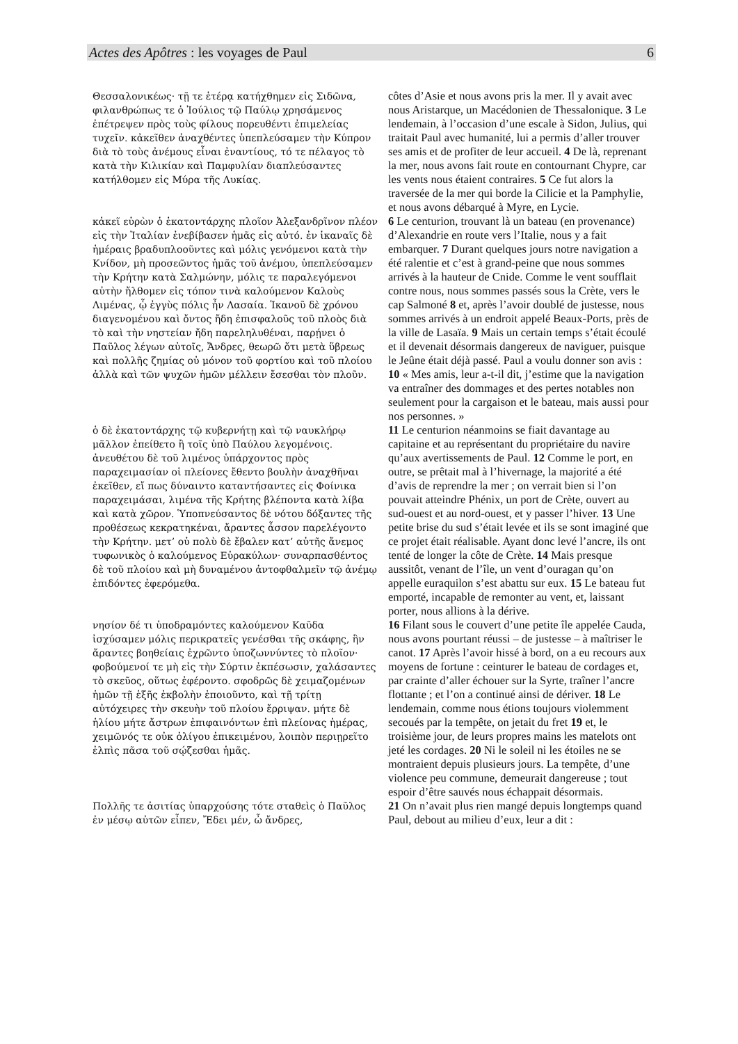Actes des Apôtres : les voyages de Paul 6
| Θεσσαλονικέως· τῇ τε ἑτέρᾳ κατήχθημεν εἰς Σιδῶνα, φιλανθρώπως τε ὁ Ἰούλιος τῷ Παύλῳ χρησάμενος ἐπέτρεψεν πρὸς τοὺς φίλους πορευθέντι ἐπιμελείας τυχεῖν. κἀκεῖθεν ἀναχθέντες ὑπεπλεύσαμεν τὴν Κύπρον διὰ τὸ τοὺς ἀνέμους εἶναι ἐναντίους, τό τε πέλαγος τὸ κατὰ τὴν Κιλικίαν καὶ Παμφυλίαν διαπλεύσαντες κατήλθομεν εἰς Μύρα τῆς Λυκίας. | côtes d’Asie et nous avons pris la mer. Il y avait avec nous Aristarque, un Macédonien de Thessalonique. 3 Le lendemain, à l’occasion d’une escale à Sidon, Julius, qui traitait Paul avec humanité, lui a permis d’aller trouver ses amis et de profiter de leur accueil. 4 De là, reprenant la mer, nous avons fait route en contournant Chypre, car les vents nous étaient contraires. 5 Ce fut alors la traversée de la mer qui borde la Cilicie et la Pamphylie, et nous avons débarqué à Myre, en Lycie. |
| κἀκεῖ εὑρὼν ὁ ἑκατοντάρχης πλοῖον Ἀλεξανδρῖνον πλέον εἰς τὴν Ἰταλίαν ἐνεβίβασεν ἡμᾶς εἰς αὐτό. ἐν ἱκαναῖς δὲ ἡμέραις βραδυπλοοῦντες καὶ μόλις γενόμενοι κατὰ τὴν Κνίδον, μὴ προσεῶντος ἡμᾶς τοῦ ἀνέμου, ὑπεπλεύσαμεν τὴν Κρήτην κατὰ Σαλμώνην, μόλις τε παραλεγόμενοι αὐτὴν ἤλθομεν εἰς τόπον τινὰ καλούμενον Καλοὺς Λιμένας, ᾧ ἐγγὺς πόλις ἦν Λασαία. Ἱκανοῦ δὲ χρόνου διαγενομένου καὶ ὄντος ἤδη ἐπισφαλοῦς τοῦ πλοὸς διὰ τὸ καὶ τὴν νηστείαν ἤδη παρεληλυθέναι, παρῄνει ὁ Παῦλος λέγων αὐτοῖς, Ἄνδρες, θεωρῶ ὅτι μετὰ ὕβρεως καὶ πολλῆς ζημίας οὐ μόνον τοῦ φορτίου καὶ τοῦ πλοίου ἀλλὰ καὶ τῶν ψυχῶν ἡμῶν μέλλειν ἔσεσθαι τὸν πλοῦν. | 6 Le centurion, trouvant là un bateau (en provenance) d’Alexandrie en route vers l’Italie, nous y a fait embarquer. 7 Durant quelques jours notre navigation a été ralentie et c’est à grand-peine que nous sommes arrivés à la hauteur de Cnide. Comme le vent soufflait contre nous, nous sommes passés sous la Crète, vers le cap Salmoné 8 et, après l’avoir doublé de justesse, nous sommes arrivés à un endroit appelé Beaux-Ports, près de la ville de Lasaïa. 9 Mais un certain temps s’était écoulé et il devenait désormais dangereux de naviguer, puisque le Jeûne était déjà passé. Paul a voulu donner son avis : 10 « Mes amis, leur a-t-il dit, j’estime que la navigation va entraîner des dommages et des pertes notables non seulement pour la cargaison et le bateau, mais aussi pour nos personnes. » |
| ὁ δὲ ἑκατοντάρχης τῷ κυβερνήτῃ καὶ τῷ ναυκλήρῳ μᾶλλον ἐπείθετο ἢ τοῖς ὑπὸ Παύλου λεγομένοις. ἀνευθέτου δὲ τοῦ λιμένος ὑπάρχοντος πρὸς παραχειμασίαν οἱ πλείονες ἔθεντο βουλὴν ἀναχθῆναι ἐκεῖθεν, εἴ πως δύναιντο καταντήσαντες εἰς Φοίνικα παραχειμάσαι, λιμένα τῆς Κρήτης βλέποντα κατὰ λίβα καὶ κατὰ χῶρον. Ὑποπνεύσαντος δὲ νότου δόξαντες τῆς προθέσεως κεκρατηκέναι, ἄραντες ἆσσον παρελέγοντο τὴν Κρήτην. μετ’ οὐ πολὺ δὲ ἔβαλεν κατ’ αὐτῆς ἄνεμος τυφωνικὸς ὁ καλούμενος Εὐρακύλων· συναρπασθέντος δὲ τοῦ πλοίου καὶ μὴ δυναμένου ἀντοφθαλμεῖν τῷ ἀνέμῳ ἐπιδόντες ἐφερόμεθα. | 11 Le centurion néanmoins se fiait davantage au capitaine et au représentant du propriétaire du navire qu’aux avertissements de Paul. 12 Comme le port, en outre, se prêtait mal à l’hivernage, la majorité a été d’avis de reprendre la mer ; on verrait bien si l’on pouvait atteindre Phénix, un port de Crète, ouvert au sud-ouest et au nord-ouest, et y passer l’hiver. 13 Une petite brise du sud s’était levée et ils se sont imaginé que ce projet était réalisable. Ayant donc levé l’ancre, ils ont tenté de longer la côte de Crète. 14 Mais presque aussitôt, venant de l’île, un vent d’ouragan qu’on appelle euraquilon s’est abattu sur eux. 15 Le bateau fut emporté, incapable de remonter au vent, et, laissant porter, nous allions à la dérive. |
| νησίον δέ τι ὑποδραμόντες καλούμενον Καῦδα ἰσχύσαμεν μόλις περικρατεῖς γενέσθαι τῆς σκάφης, ἣν ἄραντες βοηθείαις ἐχρῶντο ὑποζωννύντες τὸ πλοῖον· φοβούμενοί τε μὴ εἰς τὴν Σύρτιν ἐκπέσωσιν, χαλάσαντες τὸ σκεῦος, οὕτως ἐφέροντο. σφοδρῶς δὲ χειμαζομένων ἡμῶν τῇ ἑξῆς ἐκβολὴν ἐποιοῦντο, καὶ τῇ τρίτῃ αὐτόχειρες τὴν σκευὴν τοῦ πλοίου ἔρριψαν. μήτε δὲ ἡλίου μήτε ἄστρων ἐπιφαινόντων ἐπὶ πλείονας ἡμέρας, χειμῶνός τε οὐκ ὀλίγου ἐπικειμένου, λοιπὸν περιῃρεῖτο ἐλπὶς πᾶσα τοῦ σῴζεσθαι ἡμᾶς. | 16 Filant sous le couvert d’une petite île appelée Cauda, nous avons pourtant réussi – de justesse – à maîtriser le canot. 17 Après l’avoir hissé à bord, on a eu recours aux moyens de fortune : ceinturer le bateau de cordages et, par crainte d’aller échouer sur la Syrte, traîner l’ancre flottante ; et l’on a continué ainsi de dériver. 18 Le lendemain, comme nous étions toujours violemment secoués par la tempête, on jetait du fret 19 et, le troisième jour, de leurs propres mains les matelots ont jeté les cordages. 20 Ni le soleil ni les étoiles ne se montraient depuis plusieurs jours. La tempête, d’une violence peu commune, demeurait dangereuse ; tout espoir d’être sauvés nous échappait désormais. |
| Πολλῆς τε ἀσιτίας ὑπαρχούσης τότε σταθεὶς ὁ Παῦλος ἐν μέσῳ αὐτῶν εἶπεν, Ἔδει μέν, ὦ ἄνδρες, | 21 On n’avait plus rien mangé depuis longtemps quand Paul, debout au milieu d’eux, leur a dit : |